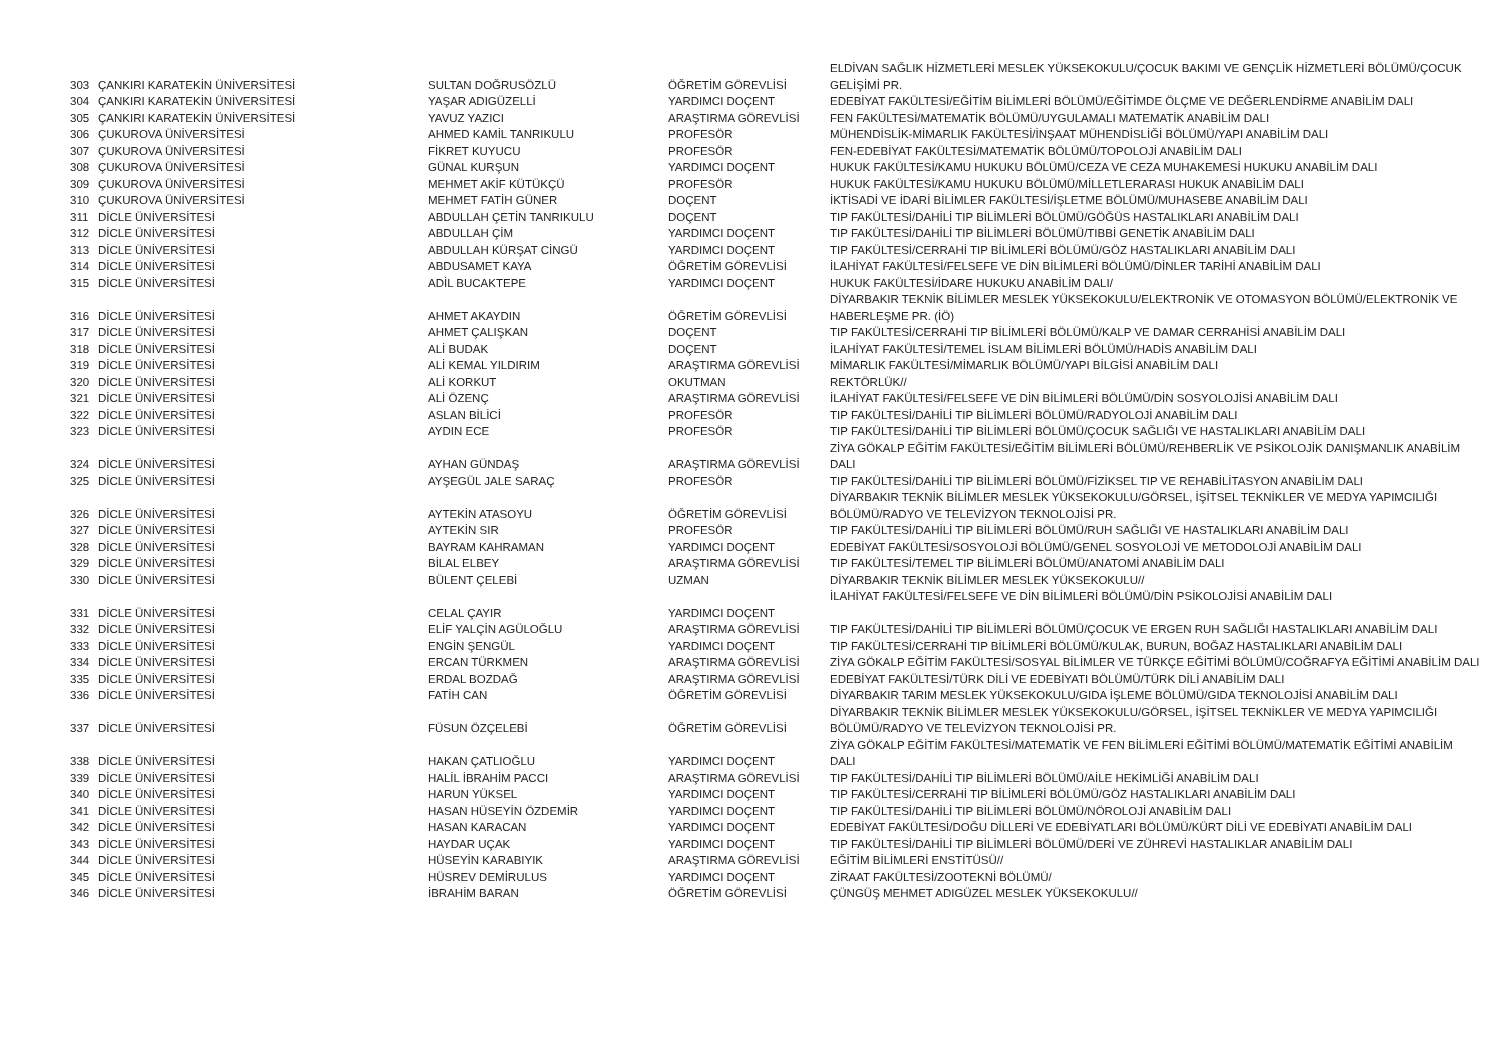| 303 | ÇANKIRI KARATEKİN ÜNİVERSİTESİ | SULTAN DOĞRUSÖZLÜ | ÖĞRETİM GÖREVLİSİ | ELDİVAN SAĞLIK HİZMETLERİ MESLEK YÜKSEKOKULU/ÇOCUK BAKIMI VE GENÇLİK HİZMETLERİ BÖLÜMÜ/ÇOCUK GELİŞİMİ PR. |
| 304 | ÇANKIRI KARATEKİN ÜNİVERSİTESİ | YAŞAR ADIGÜZELLİ | YARDIMCI DOÇENT | EDEBİYAT FAKÜLTESİ/EĞİTİM BİLİMLERİ BÖLÜMÜ/EĞİTİMDE ÖLÇME VE DEĞERLENDİRME ANABİLİM DALI |
| 305 | ÇANKIRI KARATEKİN ÜNİVERSİTESİ | YAVUZ YAZICI | ARAŞTIRMA GÖREVLİSİ | FEN FAKÜLTESİ/MATEMATİK BÖLÜMÜ/UYGULAMALI MATEMATİK ANABİLİM DALI |
| 306 | ÇUKUROVA ÜNİVERSİTESİ | AHMED KAMİL TANRIKULU | PROFESÖR | MÜHENDİSLİK-MİMARLIK FAKÜLTESİ/İNŞAAT MÜHENDİSLİĞİ BÖLÜMÜ/YAPI ANABİLİM DALI |
| 307 | ÇUKUROVA ÜNİVERSİTESİ | FİKRET KUYUCU | PROFESÖR | FEN-EDEBİYAT FAKÜLTESİ/MATEMATİK BÖLÜMÜ/TOPOLOJİ ANABİLİM DALI |
| 308 | ÇUKUROVA ÜNİVERSİTESİ | GÜNAL KURŞUN | YARDIMCI DOÇENT | HUKUK FAKÜLTESİ/KAMU HUKUKU BÖLÜMÜ/CEZA VE CEZA MUHAKEMESİ HUKUKU ANABİLİM DALI |
| 309 | ÇUKUROVA ÜNİVERSİTESİ | MEHMET AKİF KÜTÜKÇÜ | PROFESÖR | HUKUK FAKÜLTESİ/KAMU HUKUKU BÖLÜMÜ/MİLLETLERARASI HUKUK ANABİLİM DALI |
| 310 | ÇUKUROVA ÜNİVERSİTESİ | MEHMET FATİH GÜNER | DOÇENT | İKTİSADİ VE İDARİ BİLİMLER FAKÜLTESİ/İŞLETME BÖLÜMÜ/MUHASEBE ANABİLİM DALI |
| 311 | DİCLE ÜNİVERSİTESİ | ABDULLAH ÇETİN TANRIKULU | DOÇENT | TIP FAKÜLTESİ/DAHİLİ TIP BİLİMLERİ BÖLÜMÜ/GÖĞÜS HASTALIKLARI ANABİLİM DALI |
| 312 | DİCLE ÜNİVERSİTESİ | ABDULLAH ÇİM | YARDIMCI DOÇENT | TIP FAKÜLTESİ/DAHİLİ TIP BİLİMLERİ BÖLÜMÜ/TIBBİ GENETİK ANABİLİM DALI |
| 313 | DİCLE ÜNİVERSİTESİ | ABDULLAH KÜRŞAT CİNGÜ | YARDIMCI DOÇENT | TIP FAKÜLTESİ/CERRAHİ TIP BİLİMLERİ BÖLÜMÜ/GÖZ HASTALIKLARI ANABİLİM DALI |
| 314 | DİCLE ÜNİVERSİTESİ | ABDUSAMET KAYA | ÖĞRETİM GÖREVLİSİ | İLAHİYAT FAKÜLTESİ/FELSEFE VE DİN BİLİMLERİ BÖLÜMÜ/DİNLER TARİHİ ANABİLİM DALI |
| 315 | DİCLE ÜNİVERSİTESİ | ADİL BUCAKTEPE | YARDIMCI DOÇENT | HUKUK FAKÜLTESİ/İDARE HUKUKU ANABİLİM DALI/ |
| 316 | DİCLE ÜNİVERSİTESİ | AHMET AKAYDIN | ÖĞRETİM GÖREVLİSİ | DİYARBAKIR TEKNİK BİLİMLER MESLEK YÜKSEKOKULU/ELEKTRONİK VE OTOMASYON BÖLÜMÜ/ELEKTRONİK VE HABERLEŞME PR. (İÖ) |
| 317 | DİCLE ÜNİVERSİTESİ | AHMET ÇALIŞKAN | DOÇENT | TIP FAKÜLTESİ/CERRAHİ TIP BİLİMLERİ BÖLÜMÜ/KALP VE DAMAR CERRAHİSİ ANABİLİM DALI |
| 318 | DİCLE ÜNİVERSİTESİ | ALİ BUDAK | DOÇENT | İLAHİYAT FAKÜLTESİ/TEMEL İSLAM BİLİMLERİ BÖLÜMÜ/HADİS ANABİLİM DALI |
| 319 | DİCLE ÜNİVERSİTESİ | ALİ KEMAL YILDIRIM | ARAŞTIRMA GÖREVLİSİ | MİMARLIK FAKÜLTESİ/MİMARLIK BÖLÜMÜ/YAPI BİLGİSİ ANABİLİM DALI |
| 320 | DİCLE ÜNİVERSİTESİ | ALİ KORKUT | OKUTMAN | REKTÖRLÜK// |
| 321 | DİCLE ÜNİVERSİTESİ | ALİ ÖZENÇ | ARAŞTIRMA GÖREVLİSİ | İLAHİYAT FAKÜLTESİ/FELSEFE VE DİN BİLİMLERİ BÖLÜMÜ/DİN SOSYOLOJİSİ ANABİLİM DALI |
| 322 | DİCLE ÜNİVERSİTESİ | ASLAN BİLİCİ | PROFESÖR | TIP FAKÜLTESİ/DAHİLİ TIP BİLİMLERİ BÖLÜMÜ/RADYOLOJİ ANABİLİM DALI |
| 323 | DİCLE ÜNİVERSİTESİ | AYDIN ECE | PROFESÖR | TIP FAKÜLTESİ/DAHİLİ TIP BİLİMLERİ BÖLÜMÜ/ÇOCUK SAĞLIĞI VE HASTALIKLARI ANABİLİM DALI |
| 324 | DİCLE ÜNİVERSİTESİ | AYHAN GÜNDAŞ | ARAŞTIRMA GÖREVLİSİ | ZİYA GÖKALP EĞİTİM FAKÜLTESİ/EĞİTİM BİLİMLERİ BÖLÜMÜ/REHBERLİK VE PSİKOLOJİK DANIŞMANLIK ANABİLİM DALI |
| 325 | DİCLE ÜNİVERSİTESİ | AYŞEGÜL JALE SARAÇ | PROFESÖR | TIP FAKÜLTESİ/DAHİLİ TIP BİLİMLERİ BÖLÜMÜ/FİZİKSEL TIP VE REHABİLİTASYON ANABİLİM DALI |
| 326 | DİCLE ÜNİVERSİTESİ | AYTEKİN ATASOYU | ÖĞRETİM GÖREVLİSİ | DİYARBAKIR TEKNİK BİLİMLER MESLEK YÜKSEKOKULU/GÖRSEL, İŞİTSEL TEKNİKLER VE MEDYA YAPIMCILIĞI BÖLÜMÜ/RADYO VE TELEVİZYON TEKNOLOJİSİ PR. |
| 327 | DİCLE ÜNİVERSİTESİ | AYTEKİN SIR | PROFESÖR | TIP FAKÜLTESİ/DAHİLİ TIP BİLİMLERİ BÖLÜMÜ/RUH SAĞLIĞI VE HASTALIKLARI ANABİLİM DALI |
| 328 | DİCLE ÜNİVERSİTESİ | BAYRAM KAHRAMAN | YARDIMCI DOÇENT | EDEBİYAT FAKÜLTESİ/SOSYOLOJİ BÖLÜMÜ/GENEL SOSYOLOJİ VE METODOLOJİ ANABİLİM DALI |
| 329 | DİCLE ÜNİVERSİTESİ | BİLAL ELBEY | ARAŞTIRMA GÖREVLİSİ | TIP FAKÜLTESİ/TEMEL TIP BİLİMLERİ BÖLÜMÜ/ANATOMİ ANABİLİM DALI |
| 330 | DİCLE ÜNİVERSİTESİ | BÜLENT ÇELEBİ | UZMAN | DİYARBAKIR TEKNİK BİLİMLER MESLEK YÜKSEKOKULU// |
| 331 | DİCLE ÜNİVERSİTESİ | CELAL ÇAYIR | YARDIMCI DOÇENT | İLAHİYAT FAKÜLTESİ/FELSEFE VE DİN BİLİMLERİ BÖLÜMÜ/DİN PSİKOLOJİSİ ANABİLİM DALI |
| 332 | DİCLE ÜNİVERSİTESİ | ELİF YALÇİN AGÜLOĞLU | ARAŞTIRMA GÖREVLİSİ | TIP FAKÜLTESİ/DAHİLİ TIP BİLİMLERİ BÖLÜMÜ/ÇOCUK VE ERGEN RUH SAĞLIĞI HASTALIKLARI ANABİLİM DALI |
| 333 | DİCLE ÜNİVERSİTESİ | ENGİN ŞENGÜL | YARDIMCI DOÇENT | TIP FAKÜLTESİ/CERRAHİ TIP BİLİMLERİ BÖLÜMÜ/KULAK, BURUN, BOĞAZ HASTALIKLARI ANABİLİM DALI |
| 334 | DİCLE ÜNİVERSİTESİ | ERCAN TÜRKMEN | ARAŞTIRMA GÖREVLİSİ | ZİYA GÖKALP EĞİTİM FAKÜLTESİ/SOSYAL BİLİMLER VE TÜRKÇE EĞİTİMİ BÖLÜMÜ/COĞRAFYA EĞİTİMİ ANABİLİM DALI |
| 335 | DİCLE ÜNİVERSİTESİ | ERDAL BOZDAĞ | ARAŞTIRMA GÖREVLİSİ | EDEBİYAT FAKÜLTESİ/TÜRK DİLİ VE EDEBİYATI BÖLÜMÜ/TÜRK DİLİ ANABİLİM DALI |
| 336 | DİCLE ÜNİVERSİTESİ | FATİH CAN | ÖĞRETİM GÖREVLİSİ | DİYARBAKIR TARIM MESLEK YÜKSEKOKULU/GIDA İŞLEME BÖLÜMÜ/GIDA TEKNOLOJİSİ ANABİLİM DALI |
| 337 | DİCLE ÜNİVERSİTESİ | FÜSUN ÖZÇELEBİ | ÖĞRETİM GÖREVLİSİ | DİYARBAKIR TEKNİK BİLİMLER MESLEK YÜKSEKOKULU/GÖRSEL, İŞİTSEL TEKNİKLER VE MEDYA YAPIMCILIĞI BÖLÜMÜ/RADYO VE TELEVİZYON TEKNOLOJİSİ PR. |
| 338 | DİCLE ÜNİVERSİTESİ | HAKAN ÇATLIOĞLU | YARDIMCI DOÇENT | ZİYA GÖKALP EĞİTİM FAKÜLTESİ/MATEMATİK VE FEN BİLİMLERİ EĞİTİMİ BÖLÜMÜ/MATEMATİK EĞİTİMİ ANABİLİM DALI |
| 339 | DİCLE ÜNİVERSİTESİ | HALİL İBRAHİM PACCI | ARAŞTIRMA GÖREVLİSİ | TIP FAKÜLTESİ/DAHİLİ TIP BİLİMLERİ BÖLÜMÜ/AİLE HEKİMLİĞİ ANABİLİM DALI |
| 340 | DİCLE ÜNİVERSİTESİ | HARUN YÜKSEL | YARDIMCI DOÇENT | TIP FAKÜLTESİ/CERRAHİ TIP BİLİMLERİ BÖLÜMÜ/GÖZ HASTALIKLARI ANABİLİM DALI |
| 341 | DİCLE ÜNİVERSİTESİ | HASAN HÜSEYİN ÖZDEMİR | YARDIMCI DOÇENT | TIP FAKÜLTESİ/DAHİLİ TIP BİLİMLERİ BÖLÜMÜ/NÖROLOJİ ANABİLİM DALI |
| 342 | DİCLE ÜNİVERSİTESİ | HASAN KARACAN | YARDIMCI DOÇENT | EDEBİYAT FAKÜLTESİ/DOĞU DİLLERİ VE EDEBİYATLARI BÖLÜMÜ/KÜRT DİLİ VE EDEBİYATI ANABİLİM DALI |
| 343 | DİCLE ÜNİVERSİTESİ | HAYDAR UÇAK | YARDIMCI DOÇENT | TIP FAKÜLTESİ/DAHİLİ TIP BİLİMLERİ BÖLÜMÜ/DERİ VE ZÜHREVİ HASTALIKLAR ANABİLİM DALI |
| 344 | DİCLE ÜNİVERSİTESİ | HÜSEYİN KARABIYIK | ARAŞTIRMA GÖREVLİSİ | EĞİTİM BİLİMLERİ ENSTİTÜSÜ// |
| 345 | DİCLE ÜNİVERSİTESİ | HÜSREV DEMİRULUS | YARDIMCI DOÇENT | ZİRAAT FAKÜLTESİ/ZOOTEKNİ BÖLÜMÜ/ |
| 346 | DİCLE ÜNİVERSİTESİ | İBRAHİM BARAN | ÖĞRETİM GÖREVLİSİ | ÇÜNGÜŞ MEHMET ADIGÜZEL MESLEK YÜKSEKOKULU// |